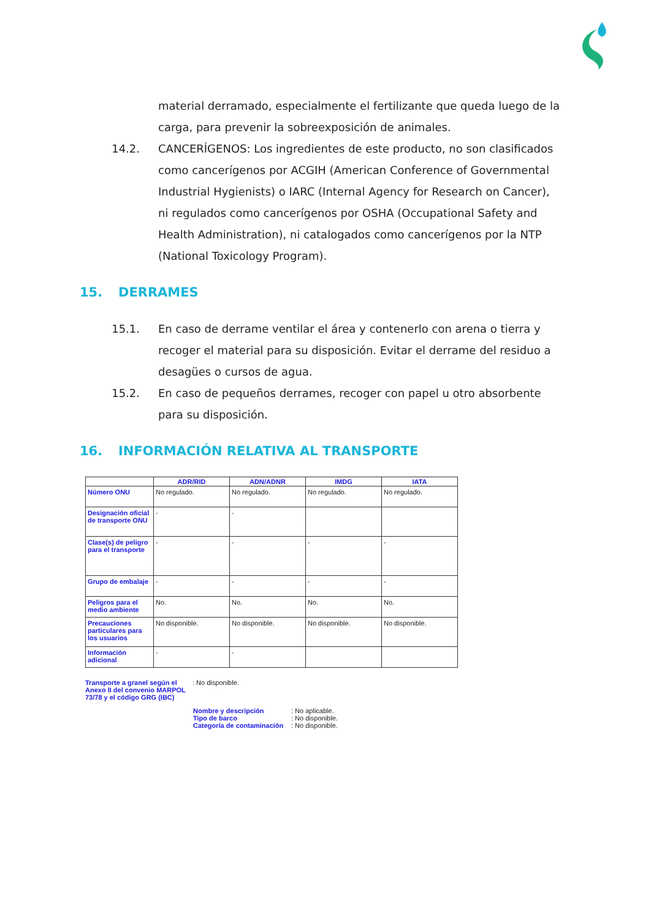material derramado, especialmente el fertilizante que queda luego de la carga, para prevenir la sobreexposición de animales.
14.2. CANCERÍGENOS: Los ingredientes de este producto, no son clasificados como cancerígenos por ACGIH (American Conference of Governmental Industrial Hygienists) o IARC (Internal Agency for Research on Cancer), ni regulados como cancerígenos por OSHA (Occupational Safety and Health Administration), ni catalogados como cancerígenos por la NTP (National Toxicology Program).
15. DERRAMES
15.1. En caso de derrame ventilar el área y contenerlo con arena o tierra y recoger el material para su disposición. Evitar el derrame del residuo a desagües o cursos de agua.
15.2. En caso de pequeños derrames, recoger con papel u otro absorbente para su disposición.
16. INFORMACIÓN RELATIVA AL TRANSPORTE
| | ADR/RID | ADN/ADNR | IMDG | IATA |
| --- | --- | --- | --- | --- |
| Número ONU | No regulado. | No regulado. | No regulado. | No regulado. |
| Designación oficial de transporte ONU | - | - | | |
| Clase(s) de peligro para el transporte | - | - | - | - |
| Grupo de embalaje | - | - | - | - |
| Peligros para el medio ambiente | No. | No. | No. | No. |
| Precauciones particulares para los usuarios | No disponible. | No disponible. | No disponible. | No disponible. |
| Información adicional | - | - | | |
Transporte a granel según el Anexo II del convenio MARPOL 73/78 y el código GRG (IBC)
: No disponible.
Nombre y descripción : No aplicable.
Tipo de barco : No disponible.
Categoría de contaminación
: No disponible.